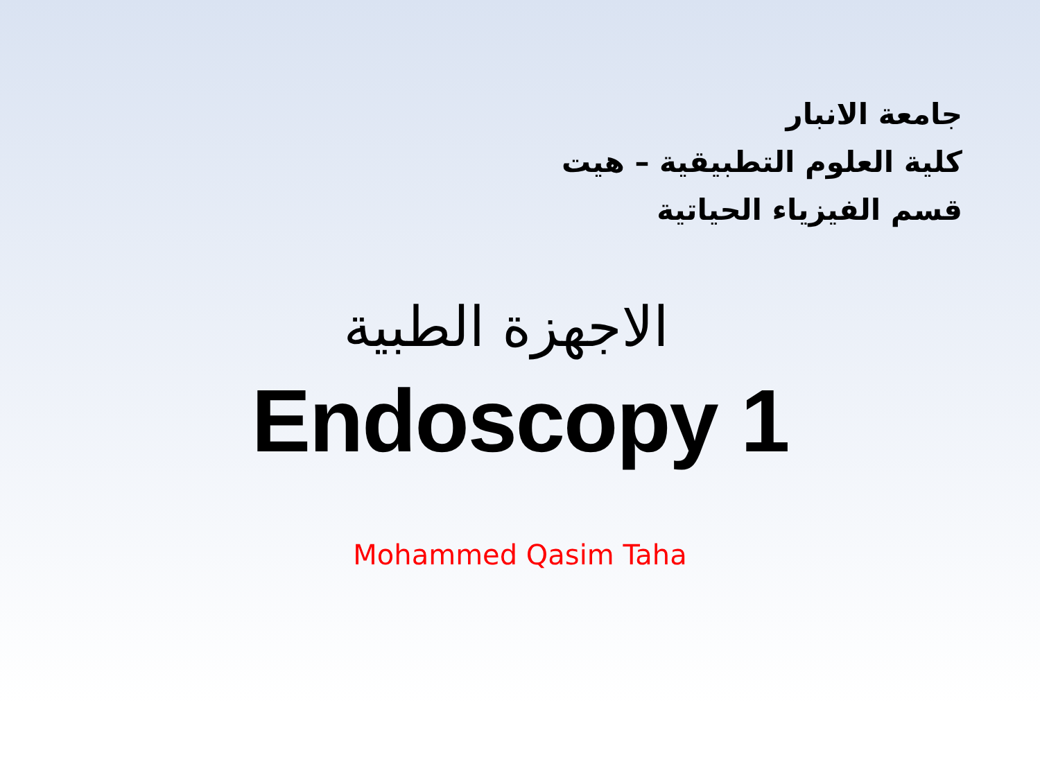جامعة الانبار
كلية العلوم التطبيقية – هيت
قسم الفيزياء الحياتية
الاجهزة الطبية
Endoscopy 1
Mohammed Qasim Taha